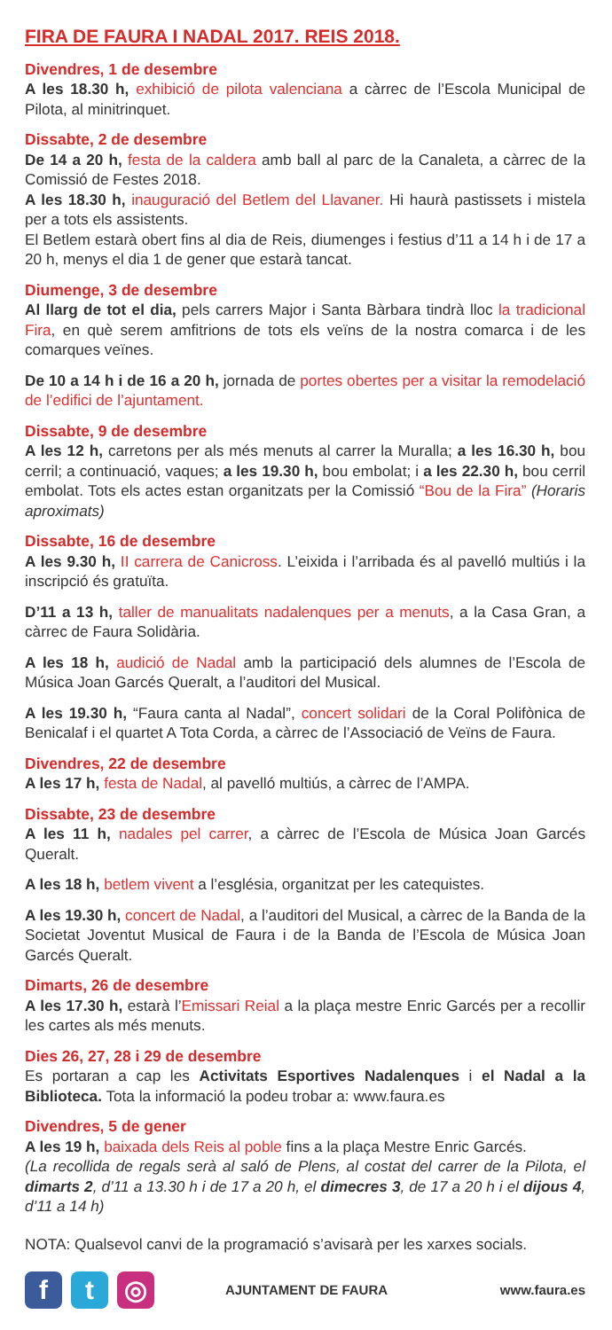FIRA DE FAURA I NADAL 2017. REIS 2018.
Divendres, 1 de desembre
A les 18.30 h, exhibició de pilota valenciana a càrrec de l’Escola Municipal de Pilota, al minitrinquet.
Dissabte, 2 de desembre
De 14 a 20 h, festa de la caldera amb ball al parc de la Canaleta, a càrrec de la Comissió de Festes 2018.
A les 18.30 h, inauguració del Betlem del Llavaner. Hi haurà pastissets i mistela per a tots els assistents.
El Betlem estarà obert fins al dia de Reis, diumenges i festius d’11 a 14 h i de 17 a 20 h, menys el dia 1 de gener que estarà tancat.
Diumenge, 3 de desembre
Al llarg de tot el dia, pels carrers Major i Santa Bàrbara tindrà lloc la tradicional Fira, en què serem amfitrions de tots els veïns de la nostra comarca i de les comarques veïnes.
De 10 a 14 h i de 16 a 20 h, jornada de portes obertes per a visitar la remodelació de l’edifici de l’ajuntament.
Dissabte, 9 de desembre
A les 12 h, carretons per als més menuts al carrer la Muralla; a les 16.30 h, bou cerril; a continuació, vaques; a les 19.30 h, bou embolat; i a les 22.30 h, bou cerril embolat. Tots els actes estan organitzats per la Comissió “Bou de la Fira” (Horaris aproximats)
Dissabte, 16 de desembre
A les 9.30 h, II carrera de Canicross. L’eixida i l’arribada és al pavelló multiús i la inscripció és gratuïta.
D’11 a 13 h, taller de manualitats nadalenques per a menuts, a la Casa Gran, a càrrec de Faura Solidària.
A les 18 h, audició de Nadal amb la participació dels alumnes de l’Escola de Música Joan Garcés Queralt, a l’auditori del Musical.
A les 19.30 h, “Faura canta al Nadal”, concert solidari de la Coral Polifònica de Benicalaf i el quartet A Tota Corda, a càrrec de l’Associació de Veïns de Faura.
Divendres, 22 de desembre
A les 17 h, festa de Nadal, al pavelló multiús, a càrrec de l’AMPA.
Dissabte, 23 de desembre
A les 11 h, nadales pel carrer, a càrrec de l’Escola de Música Joan Garcés Queralt.
A les 18 h, betlem vivent a l’església, organitzat per les catequistes.
A les 19.30 h, concert de Nadal, a l’auditori del Musical, a càrrec de la Banda de la Societat Joventut Musical de Faura i de la Banda de l’Escola de Música Joan Garcés Queralt.
Dimarts, 26 de desembre
A les 17.30 h, estarà l’Emissari Reial a la plaça mestre Enric Garcés per a recollir les cartes als més menuts.
Dies 26, 27, 28 i 29 de desembre
Es portaran a cap les Activitats Esportives Nadalenques i el Nadal a la Biblioteca. Tota la informació la podeu trobar a: www.faura.es
Divendres, 5 de gener
A les 19 h, baixada dels Reis al poble fins a la plaça Mestre Enric Garcés.
(La recollida de regals serà al saló de Plens, al costat del carrer de la Pilota, el dimarts 2, d’11 a 13.30 h i de 17 a 20 h, el dimecres 3, de 17 a 20 h i el dijous 4, d’11 a 14 h)
NOTA: Qualsevol canvi de la programació s’avisarà per les xarxes socials.
f t ◎
AJUNTAMENT DE FAURA www.faura.es